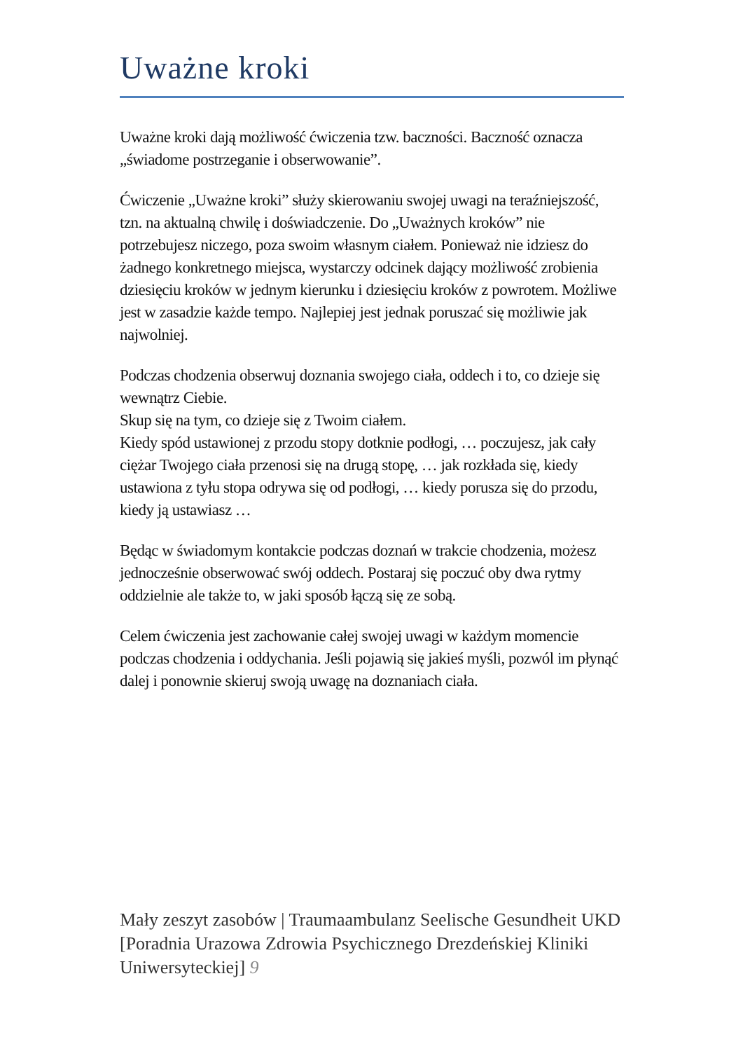Uważne kroki
Uważne kroki dają możliwość ćwiczenia tzw. baczności. Baczność oznacza „świadome postrzeganie i obserwowanie”.
Ćwiczenie „Uważne kroki” służy skierowaniu swojej uwagi na teraźniejszość, tzn. na aktualną chwilę i doświadczenie. Do „Uważnych kroków” nie potrzebujesz niczego, poza swoim własnym ciałem. Ponieważ nie idziesz do żadnego konkretnego miejsca, wystarczy odcinek dający możliwość zrobienia dziesięciu kroków w jednym kierunku i dziesięciu kroków z powrotem. Możliwe jest w zasadzie każde tempo. Najlepiej jest jednak poruszać się możliwie jak najwolniej.
Podczas chodzenia obserwuj doznania swojego ciała, oddech i to, co dzieje się wewnątrz Ciebie.
Skup się na tym, co dzieje się z Twoim ciałem.
Kiedy spód ustawionej z przodu stopy dotknie podłogi, … poczujesz, jak cały ciężar Twojego ciała przenosi się na drugą stopę, … jak rozkłada się, kiedy ustawiona z tyłu stopa odrywa się od podłogi, … kiedy porusza się do przodu, kiedy ją ustawiasz …
Będąc w świadomym kontakcie podczas doznań w trakcie chodzenia, możesz jednocześnie obserwować swój oddech. Postaraj się poczuć oby dwa rytmy oddzielnie ale także to, w jaki sposób łączą się ze sobą.
Celem ćwiczenia jest zachowanie całej swojej uwagi w każdym momencie podczas chodzenia i oddychania. Jeśli pojawią się jakieś myśli, pozwól im płynąć dalej i ponownie skieruj swoją uwagę na doznaniach ciała.
Mały zeszyt zasobów | Traumaambulanz Seelische Gesundheit UKD [Poradnia Urazowa Zdrowia Psychicznego Drezdeńskiej Kliniki Uniwersyteckiej] 9